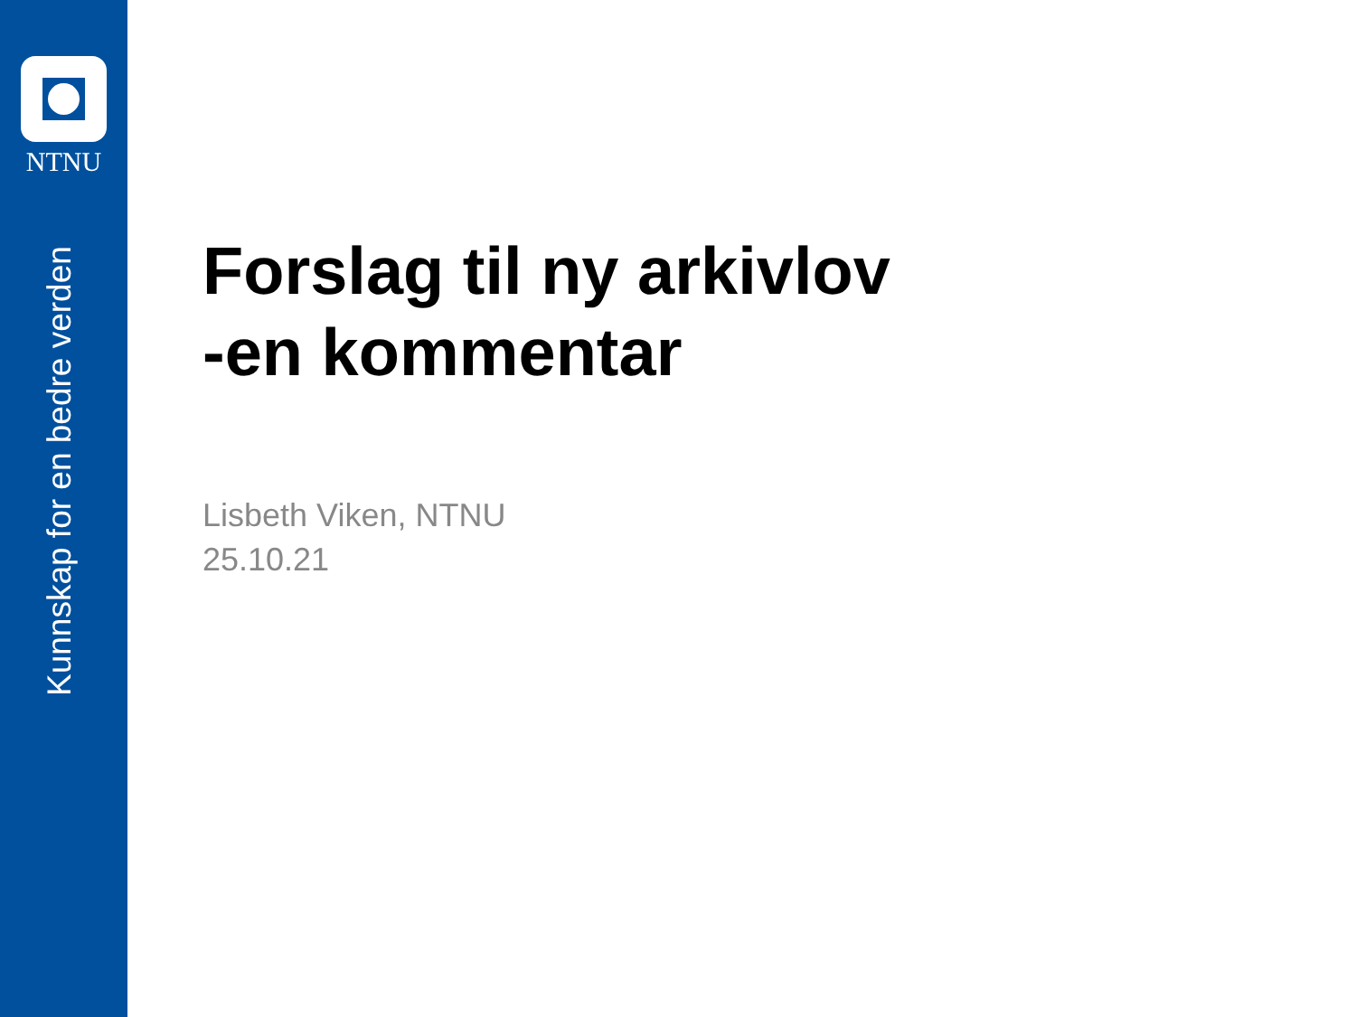NTNU
Kunnskap for en bedre verden
Forslag til ny arkivlov
-en kommentar
Lisbeth Viken, NTNU
25.10.21